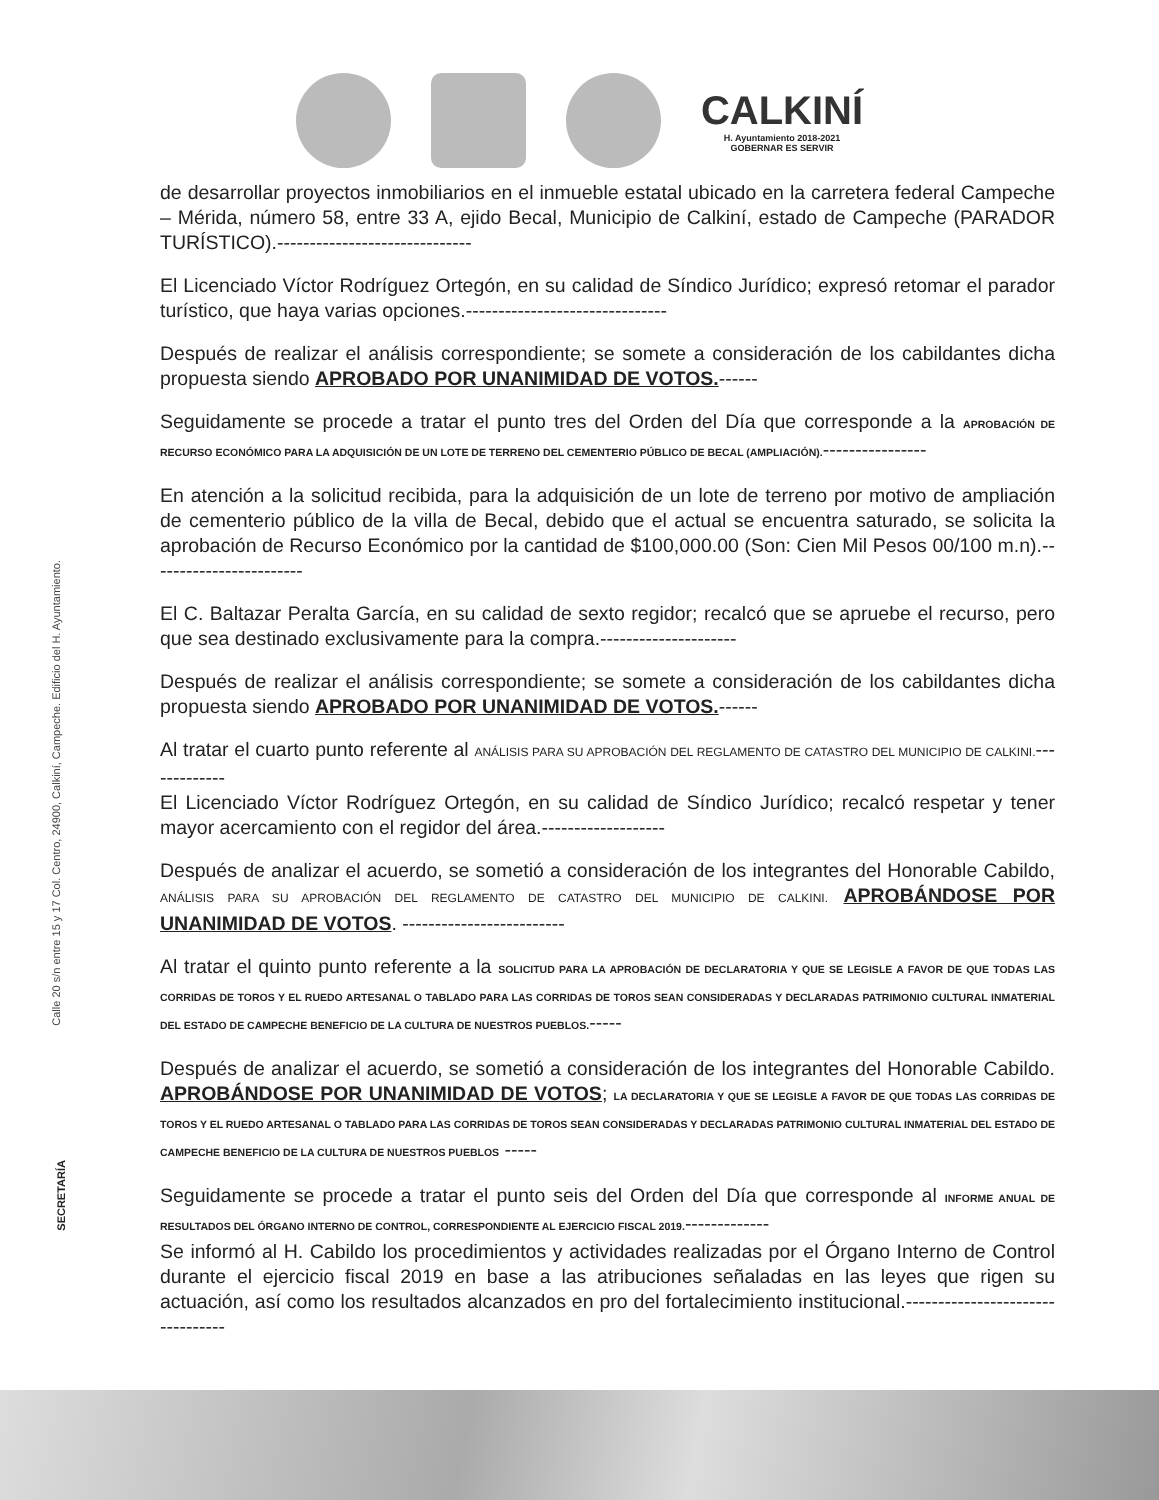CALKINÍ
H. Ayuntamiento 2018-2021
GOBERNAR ES SERVIR
Calle 20 s/n entre 15 y 17 Col. Centro, 24900, Calkiní, Campeche. Edificio del H. Ayuntamiento.
SECRETARÍA
de desarrollar proyectos inmobiliarios en el inmueble estatal ubicado en la carretera federal Campeche – Mérida, número 58, entre 33 A, ejido Becal, Municipio de Calkiní, estado de Campeche (PARADOR TURÍSTICO).------------------------------
El Licenciado Víctor Rodríguez Ortegón, en su calidad de Síndico Jurídico; expresó retomar el parador turístico, que haya varias opciones.-------------------------------
Después de realizar el análisis correspondiente; se somete a consideración de los cabildantes dicha propuesta siendo APROBADO POR UNANIMIDAD DE VOTOS.------
Seguidamente se procede a tratar el punto tres del Orden del Día que corresponde a la APROBACIÓN DE RECURSO ECONÓMICO PARA LA ADQUISICIÓN DE UN LOTE DE TERRENO DEL CEMENTERIO PÚBLICO DE BECAL (AMPLIACIÓN).----------------
En atención a la solicitud recibida, para la adquisición de un lote de terreno por motivo de ampliación de cementerio público de la villa de Becal, debido que el actual se encuentra saturado, se solicita la aprobación de Recurso Económico por la cantidad de $100,000.00 (Son: Cien Mil Pesos 00/100 m.n).------------------------
El C. Baltazar Peralta García, en su calidad de sexto regidor; recalcó que se apruebe el recurso, pero que sea destinado exclusivamente para la compra.---------------------
Después de realizar el análisis correspondiente; se somete a consideración de los cabildantes dicha propuesta siendo APROBADO POR UNANIMIDAD DE VOTOS.------
Al tratar el cuarto punto referente al ANÁLISIS PARA SU APROBACIÓN DEL REGLAMENTO DE CATASTRO DEL MUNICIPIO DE CALKINI.-------------
El Licenciado Víctor Rodríguez Ortegón, en su calidad de Síndico Jurídico; recalcó respetar y tener mayor acercamiento con el regidor del área.-------------------
Después de analizar el acuerdo, se sometió a consideración de los integrantes del Honorable Cabildo, ANÁLISIS PARA SU APROBACIÓN DEL REGLAMENTO DE CATASTRO DEL MUNICIPIO DE CALKINI. APROBÁNDOSE POR UNANIMIDAD DE VOTOS. -------------------------
Al tratar el quinto punto referente a la SOLICITUD PARA LA APROBACIÓN DE DECLARATORIA Y QUE SE LEGISLE A FAVOR DE QUE TODAS LAS CORRIDAS DE TOROS Y EL RUEDO ARTESANAL O TABLADO PARA LAS CORRIDAS DE TOROS SEAN CONSIDERADAS Y DECLARADAS PATRIMONIO CULTURAL INMATERIAL DEL ESTADO DE CAMPECHE BENEFICIO DE LA CULTURA DE NUESTROS PUEBLOS.-----
Después de analizar el acuerdo, se sometió a consideración de los integrantes del Honorable Cabildo. APROBÁNDOSE POR UNANIMIDAD DE VOTOS; LA DECLARATORIA Y QUE SE LEGISLE A FAVOR DE QUE TODAS LAS CORRIDAS DE TOROS Y EL RUEDO ARTESANAL O TABLADO PARA LAS CORRIDAS DE TOROS SEAN CONSIDERADAS Y DECLARADAS PATRIMONIO CULTURAL INMATERIAL DEL ESTADO DE CAMPECHE BENEFICIO DE LA CULTURA DE NUESTROS PUEBLOS -----
Seguidamente se procede a tratar el punto seis del Orden del Día que corresponde al INFORME ANUAL DE RESULTADOS DEL ÓRGANO INTERNO DE CONTROL, CORRESPONDIENTE AL EJERCICIO FISCAL 2019.-------------
Se informó al H. Cabildo los procedimientos y actividades realizadas por el Órgano Interno de Control durante el ejercicio fiscal 2019 en base a las atribuciones señaladas en las leyes que rigen su actuación, así como los resultados alcanzados en pro del fortalecimiento institucional.---------------------------------